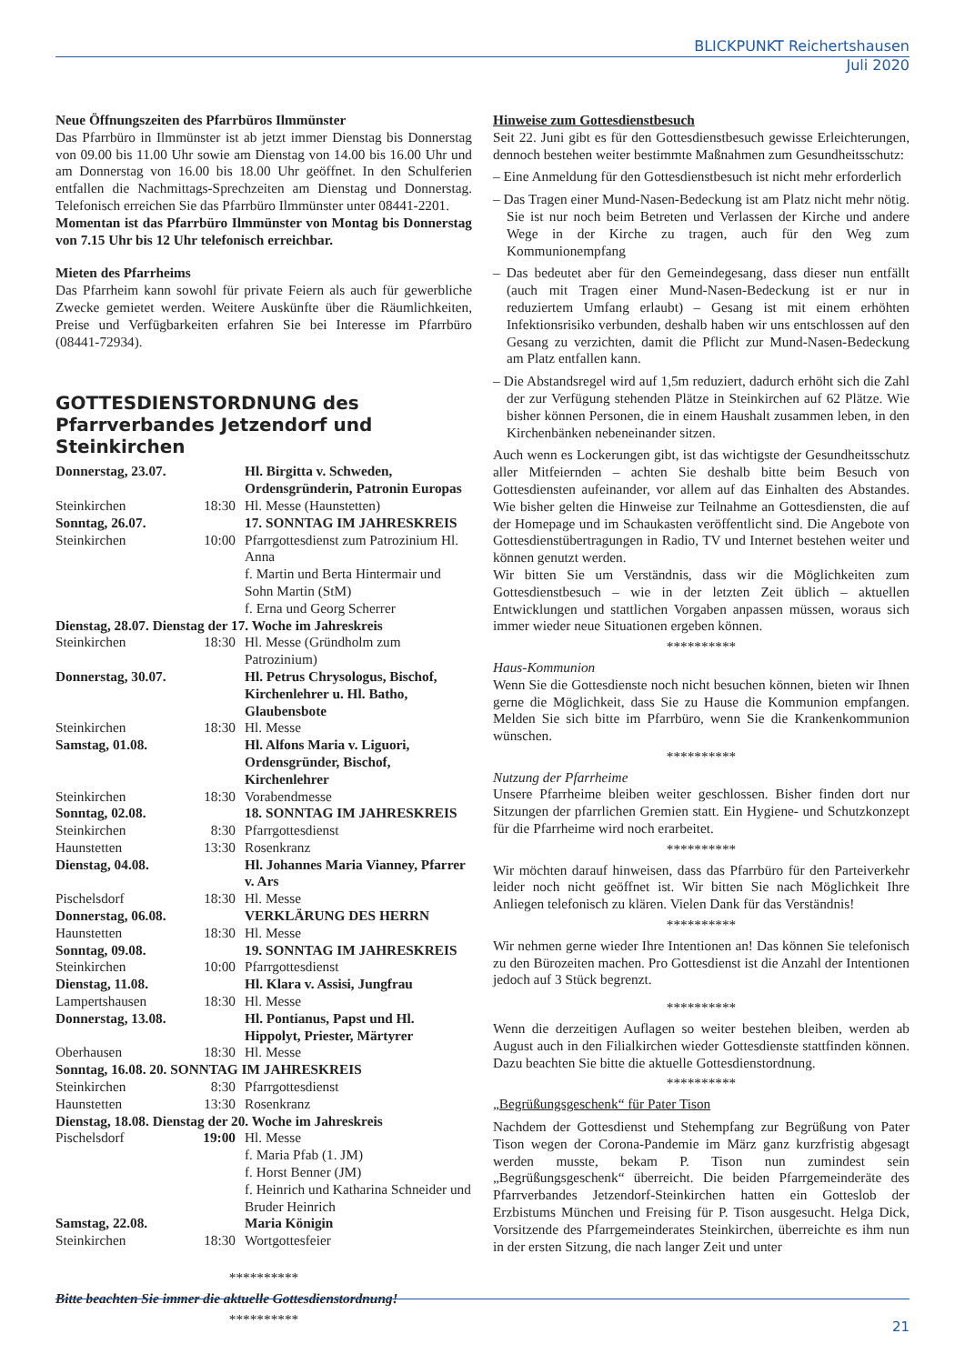BLICKPUNKT Reichertshausen
Juli 2020
Neue Öffnungszeiten des Pfarrbüros Ilmmünster
Das Pfarrbüro in Ilmmünster ist ab jetzt immer Dienstag bis Donnerstag von 09.00 bis 11.00 Uhr sowie am Dienstag von 14.00 bis 16.00 Uhr und am Donnerstag von 16.00 bis 18.00 Uhr geöffnet. In den Schulferien entfallen die Nachmittags-Sprechzeiten am Dienstag und Donnerstag. Telefonisch erreichen Sie das Pfarrbüro Ilmmünster unter 08441-2201.
Momentan ist das Pfarrbüro Ilmmünster von Montag bis Donnerstag von 7.15 Uhr bis 12 Uhr telefonisch erreichbar.
Mieten des Pfarrheims
Das Pfarrheim kann sowohl für private Feiern als auch für gewerbliche Zwecke gemietet werden. Weitere Auskünfte über die Räumlichkeiten, Preise und Verfügbarkeiten erfahren Sie bei Interesse im Pfarrbüro (08441-72934).
GOTTESDIENSTORDNUNG des Pfarrverbandes Jetzendorf und Steinkirchen
| Donnerstag, 23.07. | | Hl. Birgitta v. Schweden, Ordensgründerin, Patronin Europas |
| Steinkirchen | 18:30 | Hl. Messe (Haunstetten) |
| Sonntag, 26.07. | | 17. SONNTAG IM JAHRESKREIS |
| Steinkirchen | 10:00 | Pfarrgottesdienst zum Patrozinium Hl. Anna f. Martin und Berta Hintermair und Sohn Martin (StM) f. Erna und Georg Scherrer |
| Dienstag, 28.07. Dienstag der 17. Woche im Jahreskreis | | |
| Steinkirchen | 18:30 | Hl. Messe (Gründholm zum Patrozinium) |
| Donnerstag, 30.07. | | Hl. Petrus Chrysologus, Bischof, Kirchenlehrer u. Hl. Batho, Glaubensbote |
| Steinkirchen | 18:30 | Hl. Messe |
| Samstag, 01.08. | | Hl. Alfons Maria v. Liguori, Ordensgründer, Bischof, Kirchenlehrer |
| Steinkirchen | 18:30 | Vorabendmesse |
| Sonntag, 02.08. | | 18. SONNTAG IM JAHRESKREIS |
| Steinkirchen | 8:30 | Pfarrgottesdienst |
| Haunstetten | 13:30 | Rosenkranz |
| Dienstag, 04.08. | | Hl. Johannes Maria Vianney, Pfarrer v. Ars |
| Pischelsdorf | 18:30 | Hl. Messe |
| Donnerstag, 06.08. | | VERKLÄRUNG DES HERRN |
| Haunstetten | 18:30 | Hl. Messe |
| Sonntag, 09.08. | | 19. SONNTAG IM JAHRESKREIS |
| Steinkirchen | 10:00 | Pfarrgottesdienst |
| Dienstag, 11.08. | | Hl. Klara v. Assisi, Jungfrau |
| Lampertshausen | 18:30 | Hl. Messe |
| Donnerstag, 13.08. | | Hl. Pontianus, Papst und Hl. Hippolyt, Priester, Märtyrer |
| Oberhausen | 18:30 | Hl. Messe |
| Sonntag, 16.08. 20. SONNTAG IM JAHRESKREIS | | |
| Steinkirchen | 8:30 | Pfarrgottesdienst |
| Haunstetten | 13:30 | Rosenkranz |
| Dienstag, 18.08. Dienstag der 20. Woche im Jahreskreis | | |
| Pischelsdorf | 19:00 | Hl. Messe f. Maria Pfab (1. JM) f. Horst Benner (JM) f. Heinrich und Katharina Schneider und Bruder Heinrich |
| Samstag, 22.08. | | Maria Königin |
| Steinkirchen | 18:30 | Wortgottesfeier |
**********
Bitte beachten Sie immer die aktuelle Gottesdienstordnung!
**********
Hinweise zum Gottesdienstbesuch
Seit 22. Juni gibt es für den Gottesdienstbesuch gewisse Erleichterungen, dennoch bestehen weiter bestimmte Maßnahmen zum Gesundheitsschutz:
– Eine Anmeldung für den Gottesdienstbesuch ist nicht mehr erforderlich
– Das Tragen einer Mund-Nasen-Bedeckung ist am Platz nicht mehr nötig. Sie ist nur noch beim Betreten und Verlassen der Kirche und andere Wege in der Kirche zu tragen, auch für den Weg zum Kommunionempfang
– Das bedeutet aber für den Gemeindegesang, dass dieser nun entfällt (auch mit Tragen einer Mund-Nasen-Bedeckung ist er nur in reduziertem Umfang erlaubt) – Gesang ist mit einem erhöhten Infektionsrisiko verbunden, deshalb haben wir uns entschlossen auf den Gesang zu verzichten, damit die Pflicht zur Mund-Nasen-Bedeckung am Platz entfallen kann.
– Die Abstandsregel wird auf 1,5m reduziert, dadurch erhöht sich die Zahl der zur Verfügung stehenden Plätze in Steinkirchen auf 62 Plätze. Wie bisher können Personen, die in einem Haushalt zusammen leben, in den Kirchenbänken nebeneinander sitzen.
Auch wenn es Lockerungen gibt, ist das wichtigste der Gesundheitsschutz aller Mitfeiernden – achten Sie deshalb bitte beim Besuch von Gottesdiensten aufeinander, vor allem auf das Einhalten des Abstandes. Wie bisher gelten die Hinweise zur Teilnahme an Gottesdiensten, die auf der Homepage und im Schaukasten veröffentlicht sind. Die Angebote von Gottesdienstübertragungen in Radio, TV und Internet bestehen weiter und können genutzt werden.
Wir bitten Sie um Verständnis, dass wir die Möglichkeiten zum Gottesdienstbesuch – wie in der letzten Zeit üblich – aktuellen Entwicklungen und stattlichen Vorgaben anpassen müssen, woraus sich immer wieder neue Situationen ergeben können.
**********
Haus-Kommunion
Wenn Sie die Gottesdienste noch nicht besuchen können, bieten wir Ihnen gerne die Möglichkeit, dass Sie zu Hause die Kommunion empfangen. Melden Sie sich bitte im Pfarrbüro, wenn Sie die Krankenkommunion wünschen.
**********
Nutzung der Pfarrheime
Unsere Pfarrheime bleiben weiter geschlossen. Bisher finden dort nur Sitzungen der pfarrlichen Gremien statt. Ein Hygiene- und Schutzkonzept für die Pfarrheime wird noch erarbeitet.
**********
Wir möchten darauf hinweisen, dass das Pfarrbüro für den Parteiverkehr leider noch nicht geöffnet ist. Wir bitten Sie nach Möglichkeit Ihre Anliegen telefonisch zu klären. Vielen Dank für das Verständnis!
**********
Wir nehmen gerne wieder Ihre Intentionen an! Das können Sie telefonisch zu den Bürozeiten machen. Pro Gottesdienst ist die Anzahl der Intentionen jedoch auf 3 Stück begrenzt.
**********
Wenn die derzeitigen Auflagen so weiter bestehen bleiben, werden ab August auch in den Filialkirchen wieder Gottesdienste stattfinden können. Dazu beachten Sie bitte die aktuelle Gottesdienstordnung.
**********
„Begrüßungsgeschenk“ für Pater Tison
Nachdem der Gottesdienst und Stehempfang zur Begrüßung von Pater Tison wegen der Corona-Pandemie im März ganz kurzfristig abgesagt werden musste, bekam P. Tison nun zumindest sein „Begrüßungsgeschenk“ überreicht. Die beiden Pfarrgemeinderäte des Pfarrverbandes Jetzendorf-Steinkirchen hatten ein Gotteslob der Erzbistums München und Freising für P. Tison ausgesucht. Helga Dick, Vorsitzende des Pfarrgemeinderates Steinkirchen, überreichte es ihm nun in der ersten Sitzung, die nach langer Zeit und unter
21